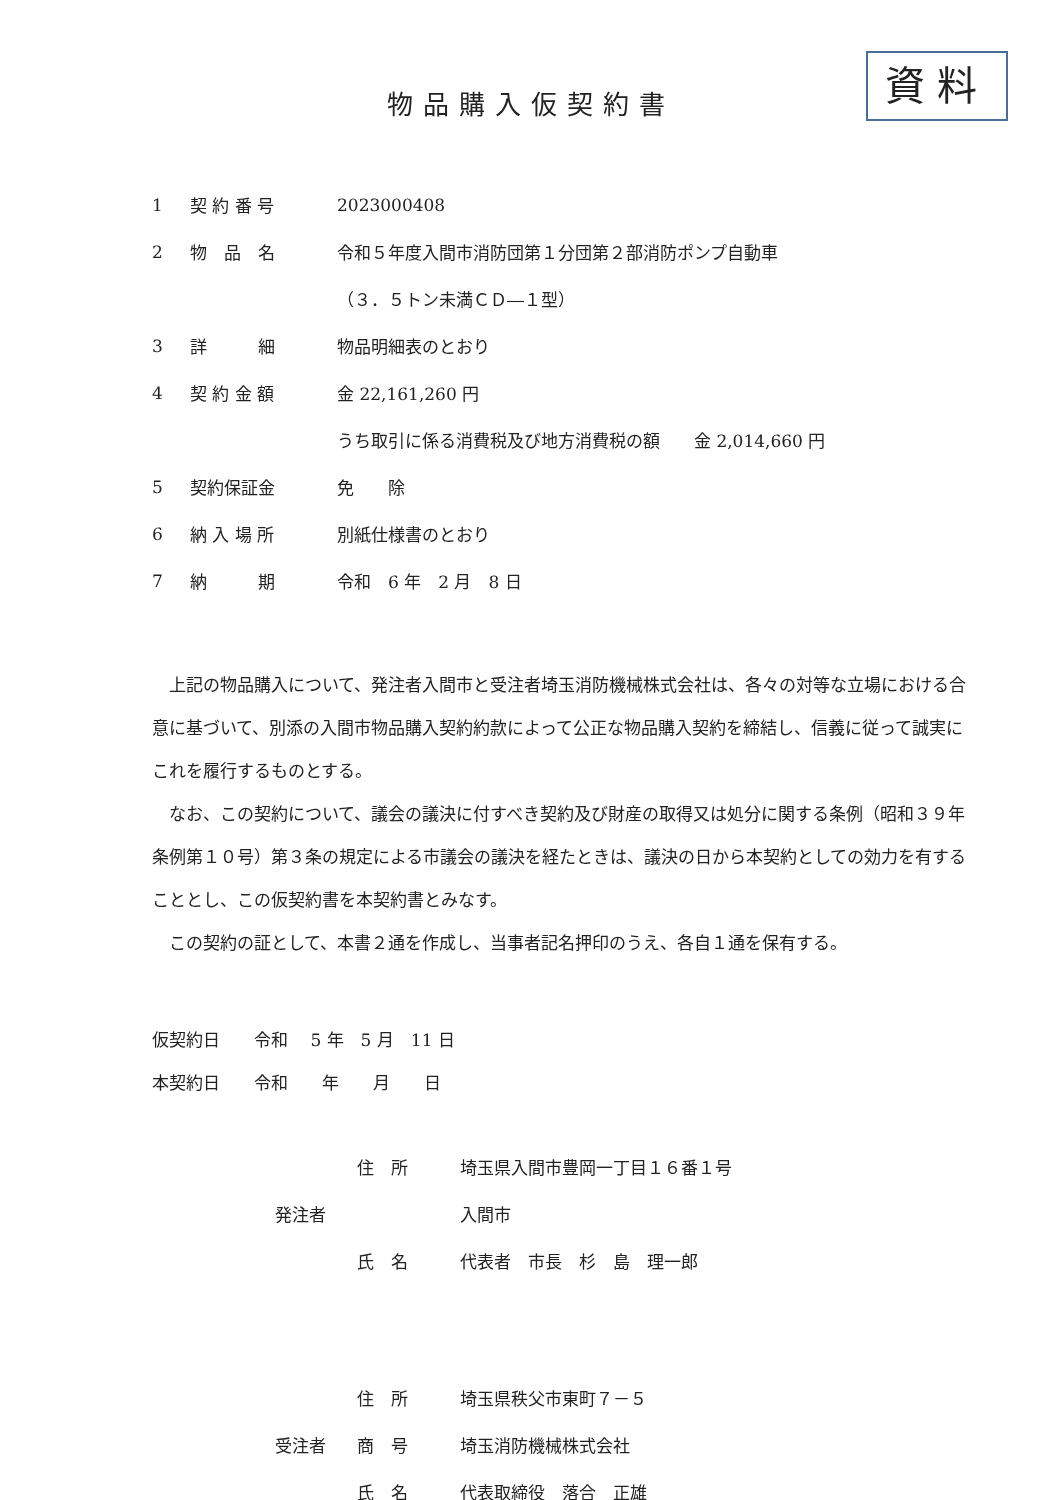資料
物品購入仮契約書
1 契 約 番 号 2023000408
2 物　品　名 令和５年度入間市消防団第１分団第２部消防ポンプ自動車
（３．５トン未満ＣＤ―１型）
3 詳　　　細 物品明細表のとおり
4 契 約 金 額 金 22,161,260 円
うち取引に係る消費税及び地方消費税の額　　金 2,014,660 円
5 契約保証金 免　　除
6 納 入 場 所 別紙仕様書のとおり
7 納　　　期 令和　6 年　2 月　8 日
上記の物品購入について、発注者入間市と受注者埼玉消防機械株式会社は、各々の対等な立場における合意に基づいて、別添の入間市物品購入契約約款によって公正な物品購入契約を締結し、信義に従って誠実にこれを履行するものとする。
なお、この契約について、議会の議決に付すべき契約及び財産の取得又は処分に関する条例（昭和３９年条例第１０号）第３条の規定による市議会の議決を経たときは、議決の日から本契約としての効力を有することとし、この仮契約書を本契約書とみなす。
この契約の証として、本書２通を作成し、当事者記名押印のうえ、各自１通を保有する。
仮契約日　　令和　 5 年　5 月　11 日
本契約日　　令和　　年　　月　　日
住　所 埼玉県入間市豊岡一丁目１６番１号
発注者 入間市
氏　名 代表者　市長　杉　島　理一郎
住　所 埼玉県秩父市東町７－５
受注者 商　号 埼玉消防機械株式会社
氏　名 代表取締役　落合　正雄